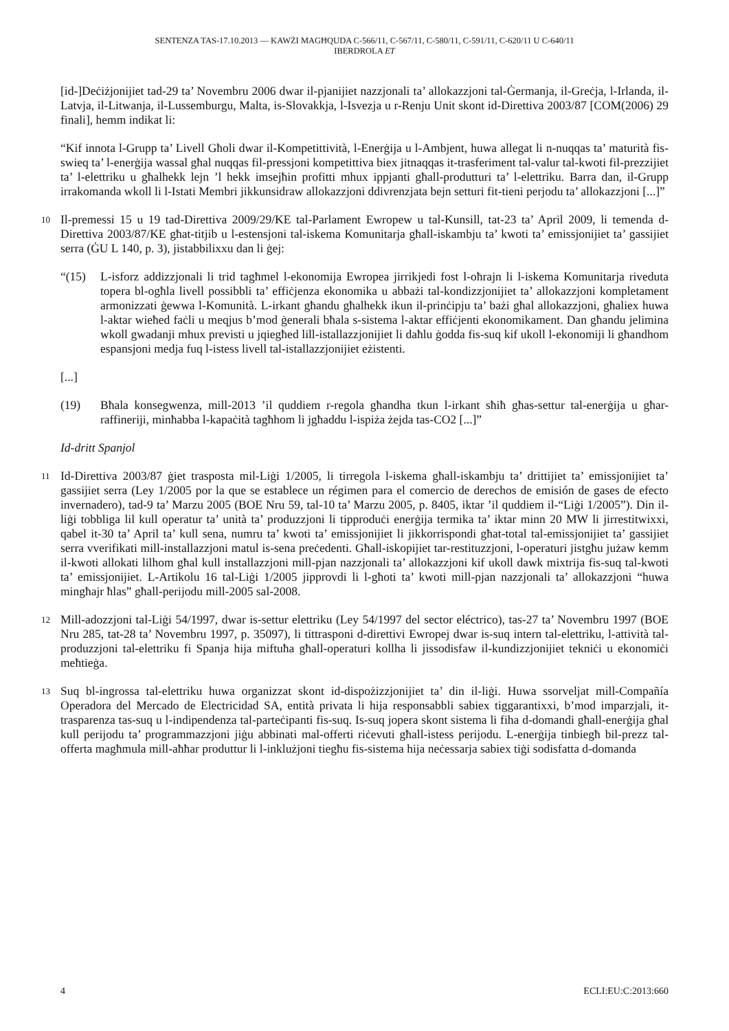SENTENZA TAS-17.10.2013 — KAWŻI MAGĦQUDA C-566/11, C-567/11, C-580/11, C-591/11, C-620/11 U C-640/11
IBERDROLA ET
[id-]Deċiżjonijiet tad-29 ta’ Novembru 2006 dwar il-pjanijiet nazzjonali ta’ allokazzjoni tal-Ġermanja, il-Greċja, l-Irlanda, il-Latvja, il-Litwanja, il-Lussemburgu, Malta, is-Slovakkja, l-Isvezja u r-Renju Unit skont id-Direttiva 2003/87 [COM(2006) 29 finali], hemm indikat li:
“Kif innota l-Grupp ta’ Livell Għoli dwar il-Kompetittività, l-Enerġija u l-Ambjent, huwa allegat li n-nuqqas ta’ maturità fis-swieq ta’ l-enerġija wassal għal nuqqas fil-pressjoni kompetittiva biex jitnaqqas it-trasferiment tal-valur tal-kwoti fil-prezzijiet ta’ l-elettriku u għalhekk lejn ’l hekk imsejħin profitti mhux ippjanti għall-produtturi ta’ l-elettriku. Barra dan, il-Grupp irrakomanda wkoll li l-Istati Membri jikkunsidraw allokazzjoni ddivrenzjata bejn setturi fit-tieni perjodu ta’ allokazzjoni [...]”
10
Il-premessi 15 u 19 tad-Direttiva 2009/29/KE tal-Parlament Ewropew u tal-Kunsill, tat-23 ta’ April 2009, li temenda d-Direttiva 2003/87/KE għat-titjib u l-estensjoni tal-iskema Komunitarja għall-iskambju ta’ kwoti ta’ emissjonijiet ta’ gassijiet serra (ĠU L 140, p. 3), jistabbilixxu dan li ġej:
“(15) L-isforz addizzjonali li trid tagħmel l-ekonomija Ewropea jirrikjedi fost l-oħrajn li l-iskema Komunitarja riveduta topera bl-ogħla livell possibbli ta’ effiċjenza ekonomika u abbażi tal-kondizzjonijiet ta’ allokazzjoni kompletament armonizzati ġewwa l-Komunità. L-irkant għandu għalhekk ikun il-prinċipju ta’ bażi għal allokazzjoni, għaliex huwa l-aktar wieħed faċli u meqjus b’mod ġenerali bħala s-sistema l-aktar effiċjenti ekonomikament. Dan għandu jelimina wkoll gwadanji mhux previsti u jqiegħed lill-istallazzjonijiet li daħlu ġodda fis-suq kif ukoll l-ekonomiji li għandhom espansjoni medja fuq l-istess livell tal-istallazzjonijiet eżistenti.
[...]
(19) Bħala konsegwenza, mill-2013 ’il quddiem r-regola għandha tkun l-irkant sħiħ għas-settur tal-enerġija u għar-raffineriji, minħabba l-kapaċità tagħhom li jgħaddu l-ispiża żejda tas-CO2 [...]”
Id-dritt Spanjol
11
Id-Direttiva 2003/87 ġiet trasposta mil-Liġi 1/2005, li tirregola l-iskema għall-iskambju ta’ drittijiet ta’ emissjonijiet ta’ gassijiet serra (Ley 1/2005 por la que se establece un régimen para el comercio de derechos de emisión de gases de efecto invernadero), tad-9 ta’ Marzu 2005 (BOE Nru 59, tal-10 ta’ Marzu 2005, p. 8405, iktar ’il quddiem il-“Liġi 1/2005”). Din il-liġi tobbliga lil kull operatur ta’ unità ta’ produzzjoni li tipproduċi enerġija termika ta’ iktar minn 20 MW li jirrestitwixxi, qabel it-30 ta’ April ta’ kull sena, numru ta’ kwoti ta’ emissjonijiet li jikkorrispondi għat-total tal-emissjonijiet ta’ gassijiet serra vverifikati mill-installazzjoni matul is-sena preċedenti. Għall-iskopijiet tar-restituzzjoni, l-operaturi jistgħu jużaw kemm il-kwoti allokati lilhom għal kull installazzjoni mill-pjan nazzjonali ta’ allokazzjoni kif ukoll dawk mixtrija fis-suq tal-kwoti ta’ emissjonijiet. L-Artikolu 16 tal-Liġi 1/2005 jipprovdi li l-għoti ta’ kwoti mill-pjan nazzjonali ta’ allokazzjoni “huwa mingħajr ħlas” għall-perijodu mill-2005 sal-2008.
12
Mill-adozzjoni tal-Liġi 54/1997, dwar is-settur elettriku (Ley 54/1997 del sector eléctrico), tas-27 ta’ Novembru 1997 (BOE Nru 285, tat-28 ta’ Novembru 1997, p. 35097), li tittrasponi d-direttivi Ewropej dwar is-suq intern tal-elettriku, l-attività tal-produzzjoni tal-elettriku fi Spanja hija miftuħa għall-operaturi kollha li jissodisfaw il-kundizzjonijiet tekniċi u ekonomiċi meħtieġa.
13
Suq bl-ingrossa tal-elettriku huwa organizzat skont id-dispożizzjonijiet ta’ din il-liġi. Huwa ssorveljat mill-Compañía Operadora del Mercado de Electricidad SA, entità privata li hija responsabbli sabiex tiggarantixxi, b’mod imparzjali, it-trasparenza tas-suq u l-indipendenza tal-parteċipanti fis-suq. Is-suq jopera skont sistema li fiha d-domandi għall-enerġija għal kull perijodu ta’ programmazzjoni jiġu abbinati mal-offerti riċevuti għall-istess perijodu. L-enerġija tinbiegħ bil-prezz tal-offerta magħmula mill-aħħar produttur li l-inklużjoni tiegħu fis-sistema hija neċessarja sabiex tiġi sodisfatta d-domanda
4 ECLI:EU:C:2013:660